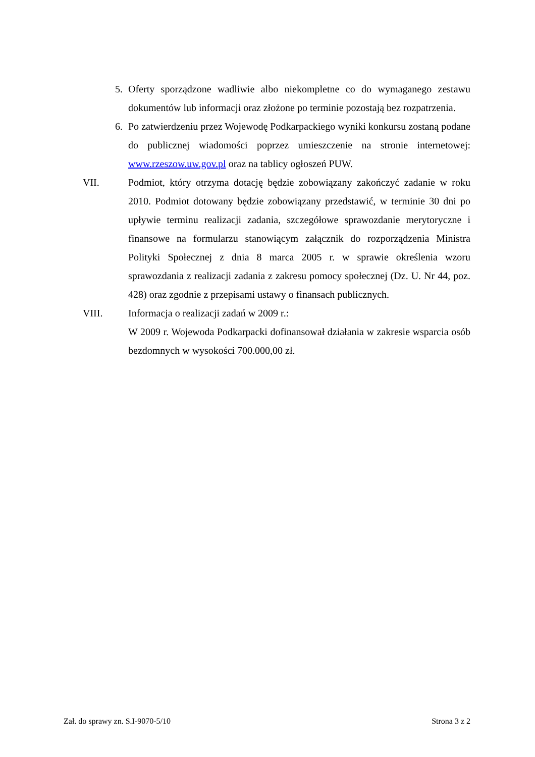5. Oferty sporządzone wadliwie albo niekompletne co do wymaganego zestawu dokumentów lub informacji oraz złożone po terminie pozostają bez rozpatrzenia.
6. Po zatwierdzeniu przez Wojewodę Podkarpackiego wyniki konkursu zostaną podane do publicznej wiadomości poprzez umieszczenie na stronie internetowej: www.rzeszow.uw.gov.pl oraz na tablicy ogłoszeń PUW.
VII. Podmiot, który otrzyma dotację będzie zobowiązany zakończyć zadanie w roku 2010. Podmiot dotowany będzie zobowiązany przedstawić, w terminie 30 dni po upływie terminu realizacji zadania, szczegółowe sprawozdanie merytoryczne i finansowe na formularzu stanowiącym załącznik do rozporządzenia Ministra Polityki Społecznej z dnia 8 marca 2005 r. w sprawie określenia wzoru sprawozdania z realizacji zadania z zakresu pomocy społecznej (Dz. U. Nr 44, poz. 428) oraz zgodnie z przepisami ustawy o finansach publicznych.
VIII. Informacja o realizacji zadań w 2009 r.:
W 2009 r. Wojewoda Podkarpacki dofinansował działania w zakresie wsparcia osób bezdomnych w wysokości 700.000,00 zł.
Zał. do sprawy zn. S.I-9070-5/10 Strona 3 z 2